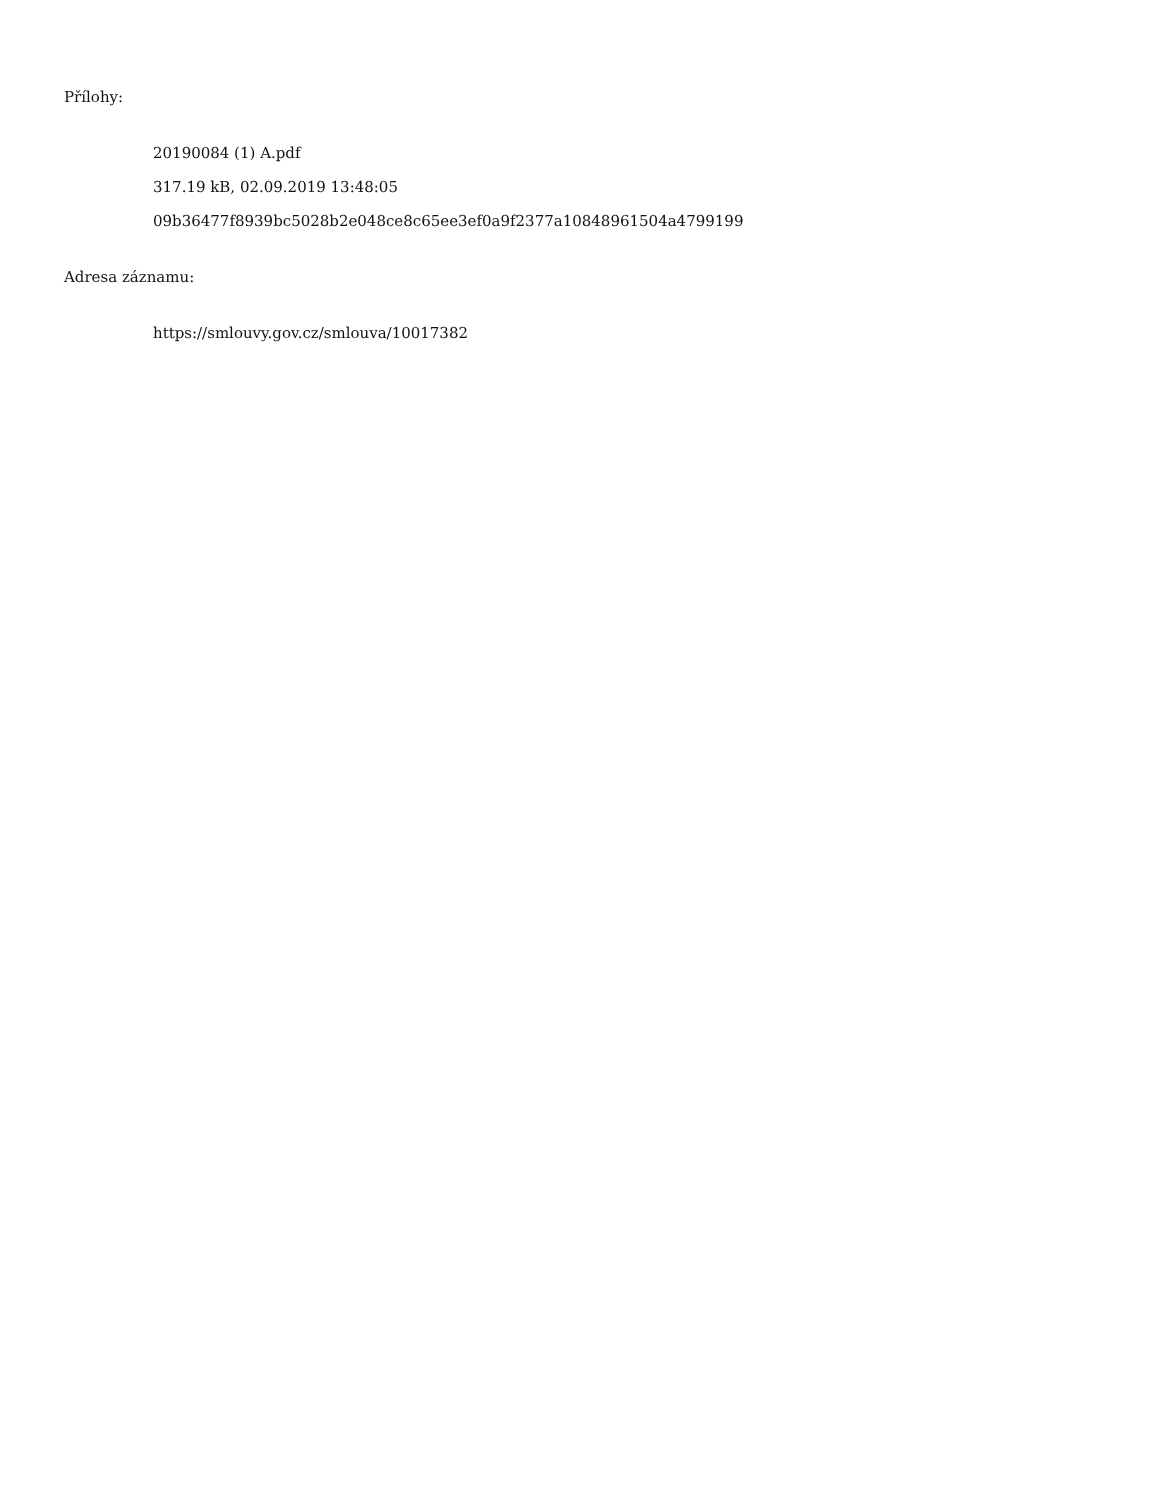Přílohy:
20190084 (1) A.pdf
317.19 kB, 02.09.2019 13:48:05
09b36477f8939bc5028b2e048ce8c65ee3ef0a9f2377a10848961504a4799199
Adresa záznamu:
https://smlouvy.gov.cz/smlouva/10017382